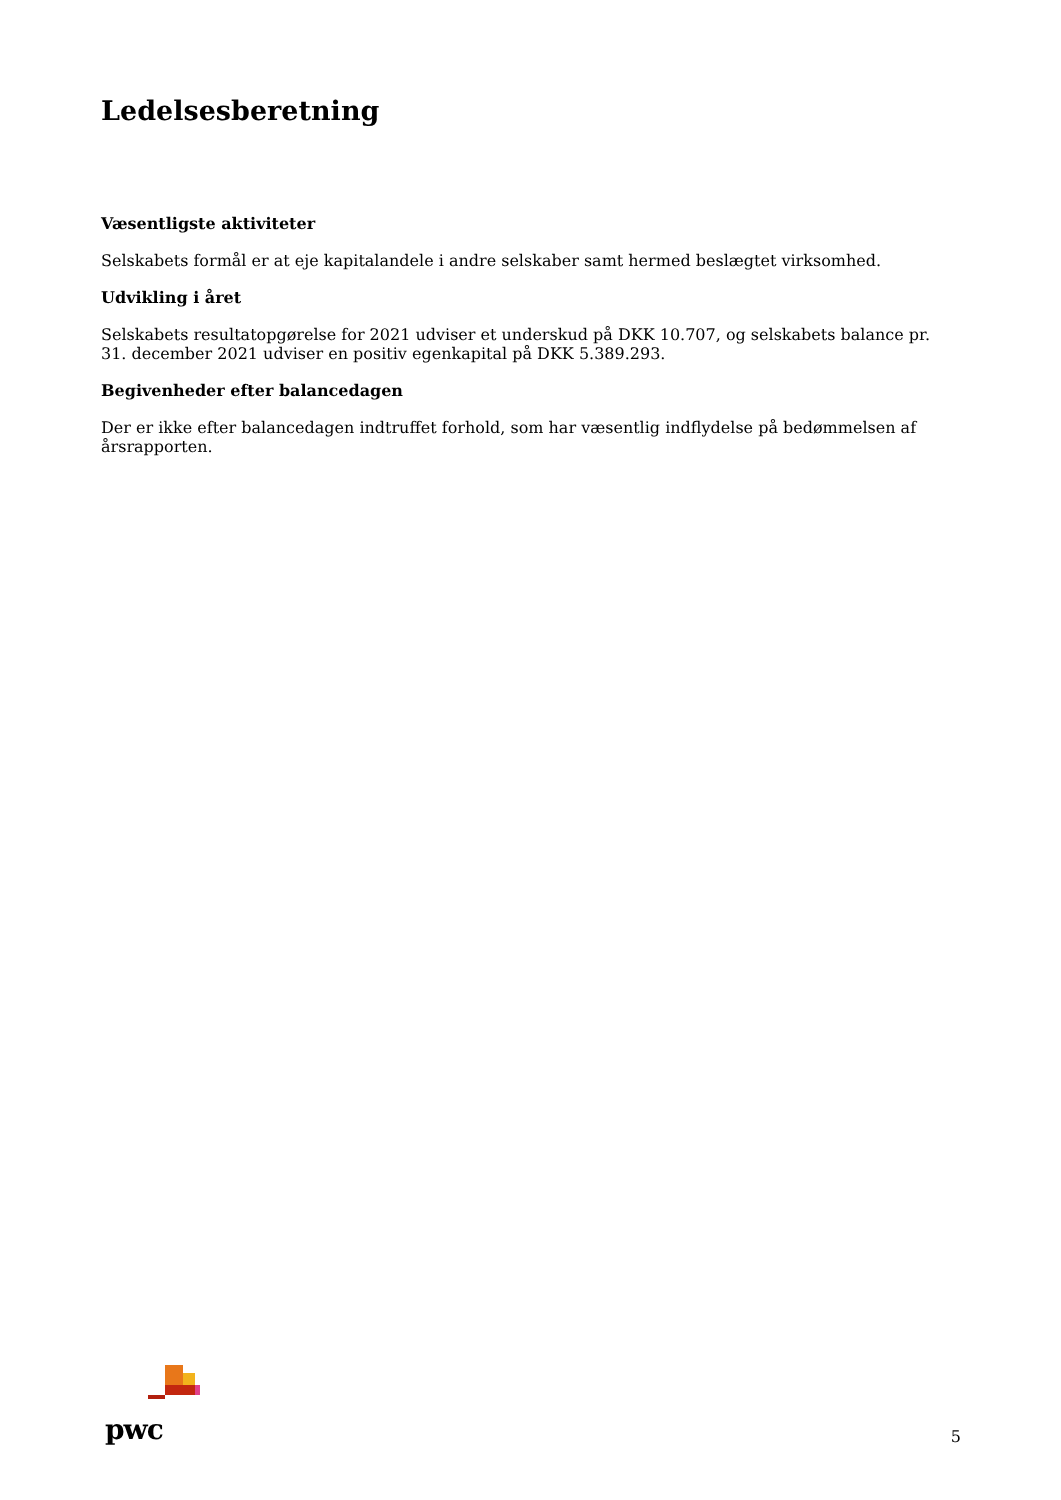Ledelsesberetning
Væsentligste aktiviteter
Selskabets formål er at eje kapitalandele i andre selskaber samt hermed beslægtet virksomhed.
Udvikling i året
Selskabets resultatopgørelse for 2021 udviser et underskud på DKK 10.707, og selskabets balance pr. 31. december 2021 udviser en positiv egenkapital på DKK 5.389.293.
Begivenheder efter balancedagen
Der er ikke efter balancedagen indtruffet forhold, som har væsentlig indflydelse på bedømmelsen af årsrapporten.
pwc
5